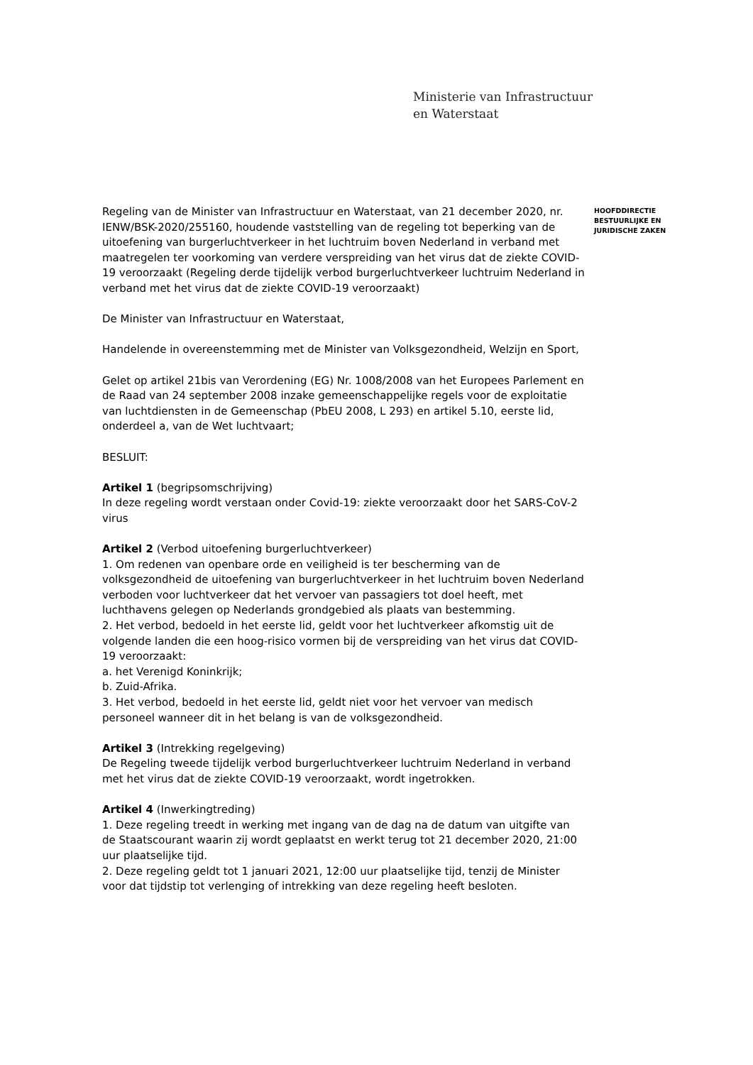Ministerie van Infrastructuur
en Waterstaat
Regeling van de Minister van Infrastructuur en Waterstaat, van 21 december 2020, nr. IENW/BSK-2020/255160, houdende vaststelling van de regeling tot beperking van de uitoefening van burgerluchtverkeer in het luchtruim boven Nederland in verband met maatregelen ter voorkoming van verdere verspreiding van het virus dat de ziekte COVID-19 veroorzaakt (Regeling derde tijdelijk verbod burgerluchtverkeer luchtruim Nederland in verband met het virus dat de ziekte COVID-19 veroorzaakt)
De Minister van Infrastructuur en Waterstaat,
Handelende in overeenstemming met de Minister van Volksgezondheid, Welzijn en Sport,
Gelet op artikel 21bis van Verordening (EG) Nr. 1008/2008 van het Europees Parlement en de Raad van 24 september 2008 inzake gemeenschappelijke regels voor de exploitatie van luchtdiensten in de Gemeenschap (PbEU 2008, L 293) en artikel 5.10, eerste lid, onderdeel a, van de Wet luchtvaart;
BESLUIT:
Artikel 1 (begripsomschrijving)
In deze regeling wordt verstaan onder Covid-19: ziekte veroorzaakt door het SARS-CoV-2 virus
Artikel 2 (Verbod uitoefening burgerluchtverkeer)
1. Om redenen van openbare orde en veiligheid is ter bescherming van de volksgezondheid de uitoefening van burgerluchtverkeer in het luchtruim boven Nederland verboden voor luchtverkeer dat het vervoer van passagiers tot doel heeft, met luchthavens gelegen op Nederlands grondgebied als plaats van bestemming.
2. Het verbod, bedoeld in het eerste lid, geldt voor het luchtverkeer afkomstig uit de volgende landen die een hoog-risico vormen bij de verspreiding van het virus dat COVID-19 veroorzaakt:
a. het Verenigd Koninkrijk;
b. Zuid-Afrika.
3. Het verbod, bedoeld in het eerste lid, geldt niet voor het vervoer van medisch personeel wanneer dit in het belang is van de volksgezondheid.
Artikel 3 (Intrekking regelgeving)
De Regeling tweede tijdelijk verbod burgerluchtverkeer luchtruim Nederland in verband met het virus dat de ziekte COVID-19 veroorzaakt, wordt ingetrokken.
Artikel 4 (Inwerkingtreding)
1. Deze regeling treedt in werking met ingang van de dag na de datum van uitgifte van de Staatscourant waarin zij wordt geplaatst en werkt terug tot 21 december 2020, 21:00 uur plaatselijke tijd.
2. Deze regeling geldt tot 1 januari 2021, 12:00 uur plaatselijke tijd, tenzij de Minister voor dat tijdstip tot verlenging of intrekking van deze regeling heeft besloten.
HOOFDDIRECTIE
BESTUURLIJKE EN
JURIDISCHE ZAKEN